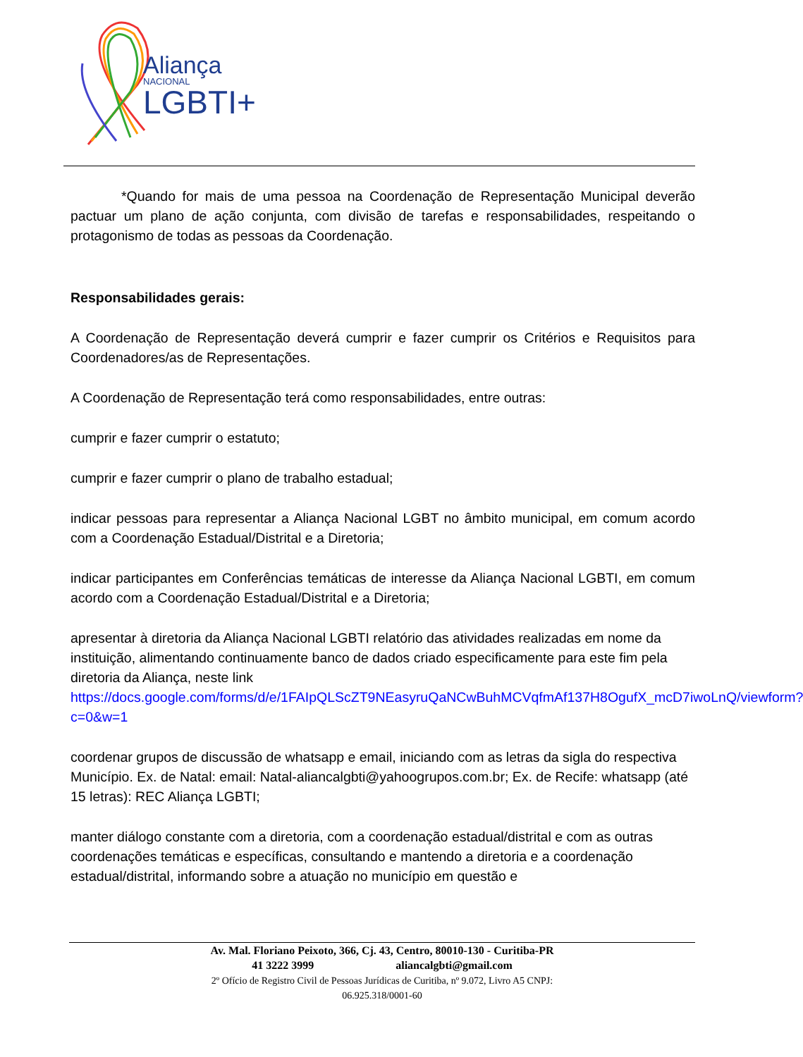Aliança
NACIONAL
LGBTI+
*Quando for mais de uma pessoa na Coordenação de Representação Municipal deverão pactuar um plano de ação conjunta, com divisão de tarefas e responsabilidades, respeitando o protagonismo de todas as pessoas da Coordenação.
Responsabilidades gerais:
A Coordenação de Representação deverá cumprir e fazer cumprir os Critérios e Requisitos para Coordenadores/as de Representações.
A Coordenação de Representação terá como responsabilidades, entre outras:
cumprir e fazer cumprir o estatuto;
cumprir e fazer cumprir o plano de trabalho estadual;
indicar pessoas para representar a Aliança Nacional LGBT no âmbito municipal, em comum acordo com a Coordenação Estadual/Distrital e a Diretoria;
indicar participantes em Conferências temáticas de interesse da Aliança Nacional LGBTI, em comum acordo com a Coordenação Estadual/Distrital e a Diretoria;
apresentar à diretoria da Aliança Nacional LGBTI relatório das atividades realizadas em nome da instituição, alimentando continuamente banco de dados criado especificamente para este fim pela diretoria da Aliança, neste link https://docs.google.com/forms/d/e/1FAIpQLScZT9NEasyruQaNCwBuhMCVqfmAf137H8OgufX_mcD7iwoLnQ/viewform?c=0&w=1
coordenar grupos de discussão de whatsapp e email, iniciando com as letras da sigla do respectiva Município. Ex. de Natal: email: Natal-aliancalgbti@yahoogrupos.com.br; Ex. de Recife: whatsapp (até 15 letras): REC Aliança LGBTI;
manter diálogo constante com a diretoria, com a coordenação estadual/distrital e com as outras coordenações temáticas e específicas, consultando e mantendo a diretoria e a coordenação estadual/distrital, informando sobre a atuação no município em questão e
Av. Mal. Floriano Peixoto, 366, Cj. 43, Centro, 80010-130 - Curitiba-PR
41 3222 3999 aliancalgbti@gmail.com
2º Ofício de Registro Civil de Pessoas Jurídicas de Curitiba, nº 9.072, Livro A5 CNPJ:
06.925.318/0001-60